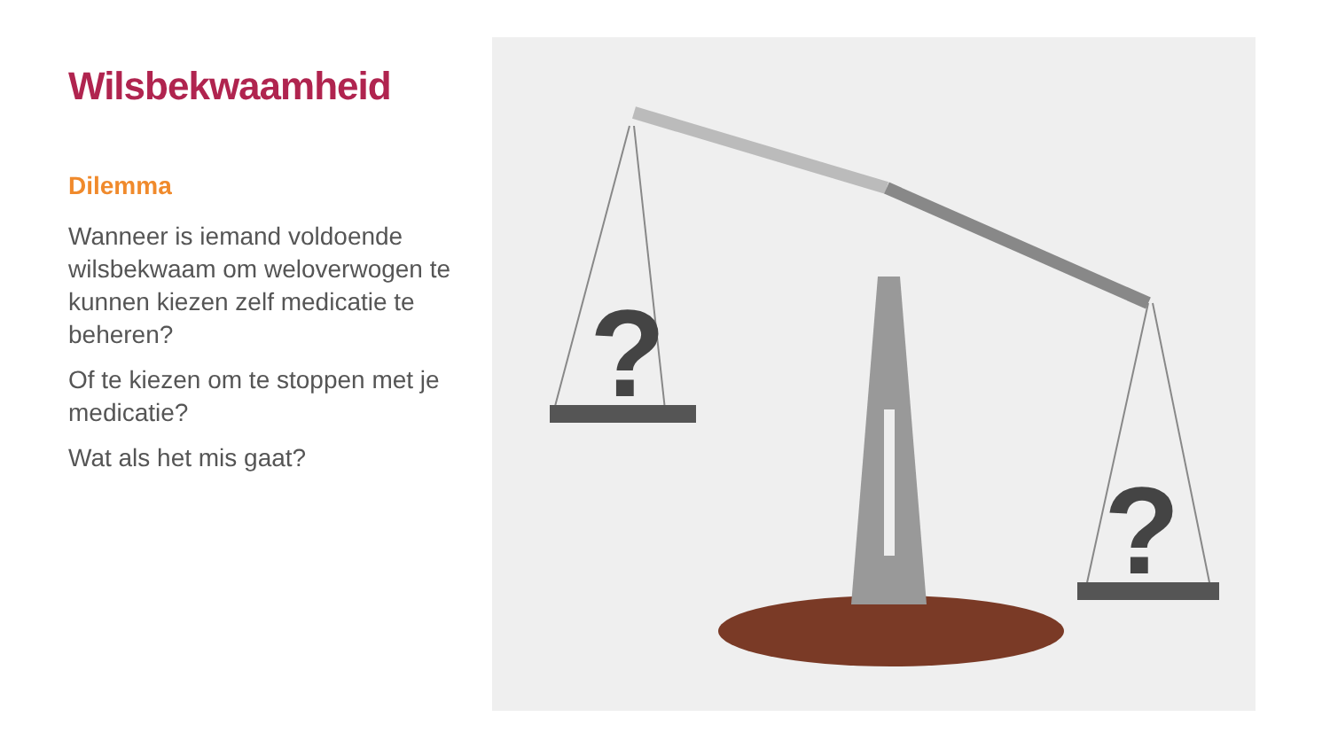Wilsbekwaamheid
Dilemma
Wanneer is iemand voldoende wilsbekwaam om weloverwogen te kunnen kiezen zelf medicatie te beheren?
Of te kiezen om te stoppen met je medicatie?
Wat als het mis gaat?
?
?